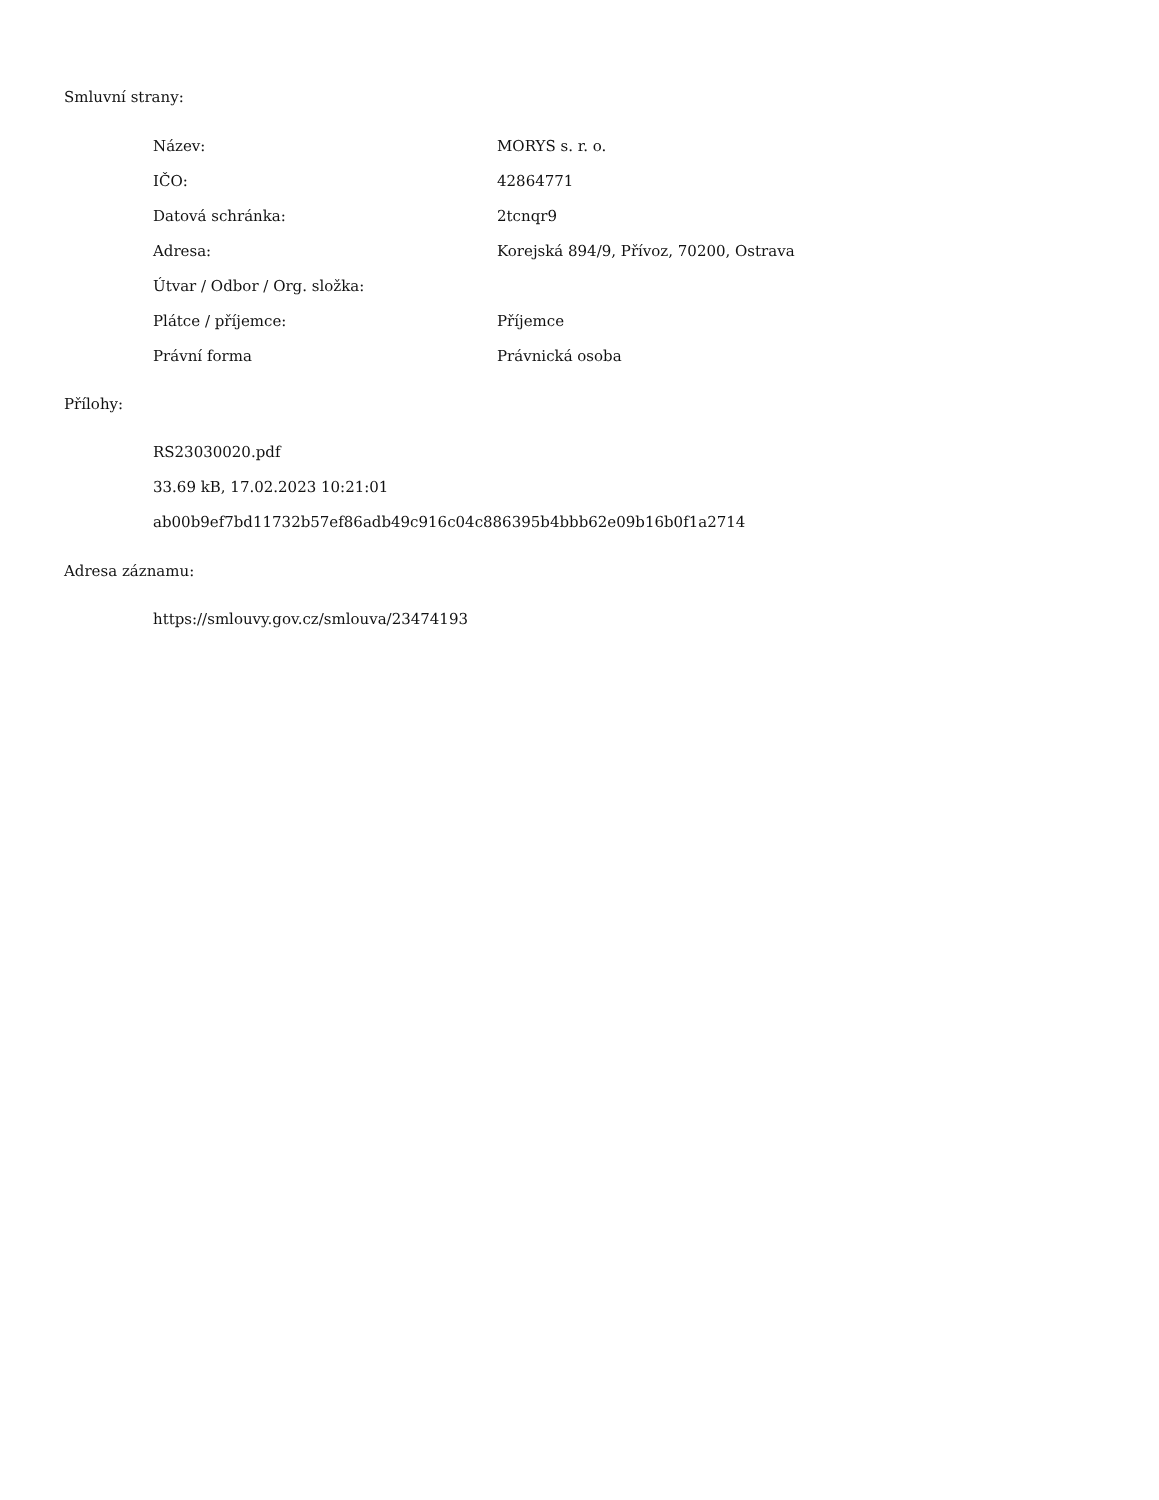Smluvní strany:
| Název: | MORYS s. r. o. |
| IČO: | 42864771 |
| Datová schránka: | 2tcnqr9 |
| Adresa: | Korejská 894/9, Přívoz, 70200, Ostrava |
| Útvar / Odbor / Org. složka: | |
| Plátce / příjemce: | Příjemce |
| Právní forma | Právnická osoba |
Přílohy:
RS23030020.pdf
33.69 kB, 17.02.2023 10:21:01
ab00b9ef7bd11732b57ef86adb49c916c04c886395b4bbb62e09b16b0f1a2714
Adresa záznamu:
https://smlouvy.gov.cz/smlouva/23474193